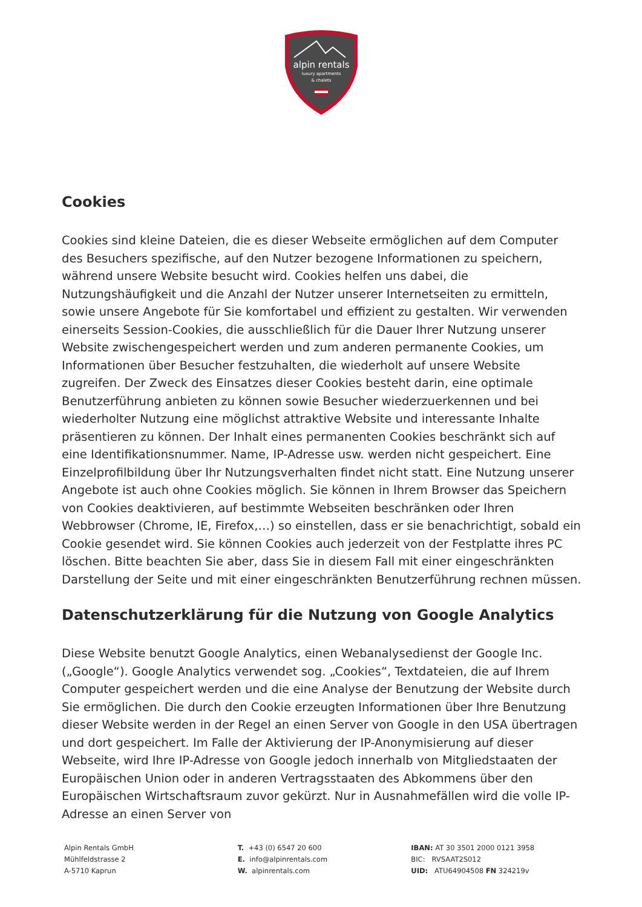alpin rentals
luxury apartments
& chalets
Cookies
Cookies sind kleine Dateien, die es dieser Webseite ermöglichen auf dem Computer des Besuchers spezifische, auf den Nutzer bezogene Informationen zu speichern, während unsere Website besucht wird. Cookies helfen uns dabei, die Nutzungshäufigkeit und die Anzahl der Nutzer unserer Internetseiten zu ermitteln, sowie unsere Angebote für Sie komfortabel und effizient zu gestalten. Wir verwenden einerseits Session-Cookies, die ausschließlich für die Dauer Ihrer Nutzung unserer Website zwischengespeichert werden und zum anderen permanente Cookies, um Informationen über Besucher festzuhalten, die wiederholt auf unsere Website zugreifen. Der Zweck des Einsatzes dieser Cookies besteht darin, eine optimale Benutzerführung anbieten zu können sowie Besucher wiederzuerkennen und bei wiederholter Nutzung eine möglichst attraktive Website und interessante Inhalte präsentieren zu können. Der Inhalt eines permanenten Cookies beschränkt sich auf eine Identifikationsnummer. Name, IP-Adresse usw. werden nicht gespeichert. Eine Einzelprofilbildung über Ihr Nutzungsverhalten findet nicht statt. Eine Nutzung unserer Angebote ist auch ohne Cookies möglich. Sie können in Ihrem Browser das Speichern von Cookies deaktivieren, auf bestimmte Webseiten beschränken oder Ihren Webbrowser (Chrome, IE, Firefox,…) so einstellen, dass er sie benachrichtigt, sobald ein Cookie gesendet wird. Sie können Cookies auch jederzeit von der Festplatte ihres PC löschen. Bitte beachten Sie aber, dass Sie in diesem Fall mit einer eingeschränkten Darstellung der Seite und mit einer eingeschränkten Benutzerführung rechnen müssen.
Datenschutzerklärung für die Nutzung von Google Analytics
Diese Website benutzt Google Analytics, einen Webanalysedienst der Google Inc. („Google“). Google Analytics verwendet sog. „Cookies“, Textdateien, die auf Ihrem Computer gespeichert werden und die eine Analyse der Benutzung der Website durch Sie ermöglichen. Die durch den Cookie erzeugten Informationen über Ihre Benutzung dieser Website werden in der Regel an einen Server von Google in den USA übertragen und dort gespeichert. Im Falle der Aktivierung der IP-Anonymisierung auf dieser Webseite, wird Ihre IP-Adresse von Google jedoch innerhalb von Mitgliedstaaten der Europäischen Union oder in anderen Vertragsstaaten des Abkommens über den Europäischen Wirtschaftsraum zuvor gekürzt. Nur in Ausnahmefällen wird die volle IP-Adresse an einen Server von
Alpin Rentals GmbH
Mühlfeldstrasse 2
A-5710 Kaprun
T. +43 (0) 6547 20 600
E. info@alpinrentals.com
W. alpinrentals.com
IBAN: AT 30 3501 2000 0121 3958
BIC: RVSAAT2S012
UID: ATU64904508 FN 324219v